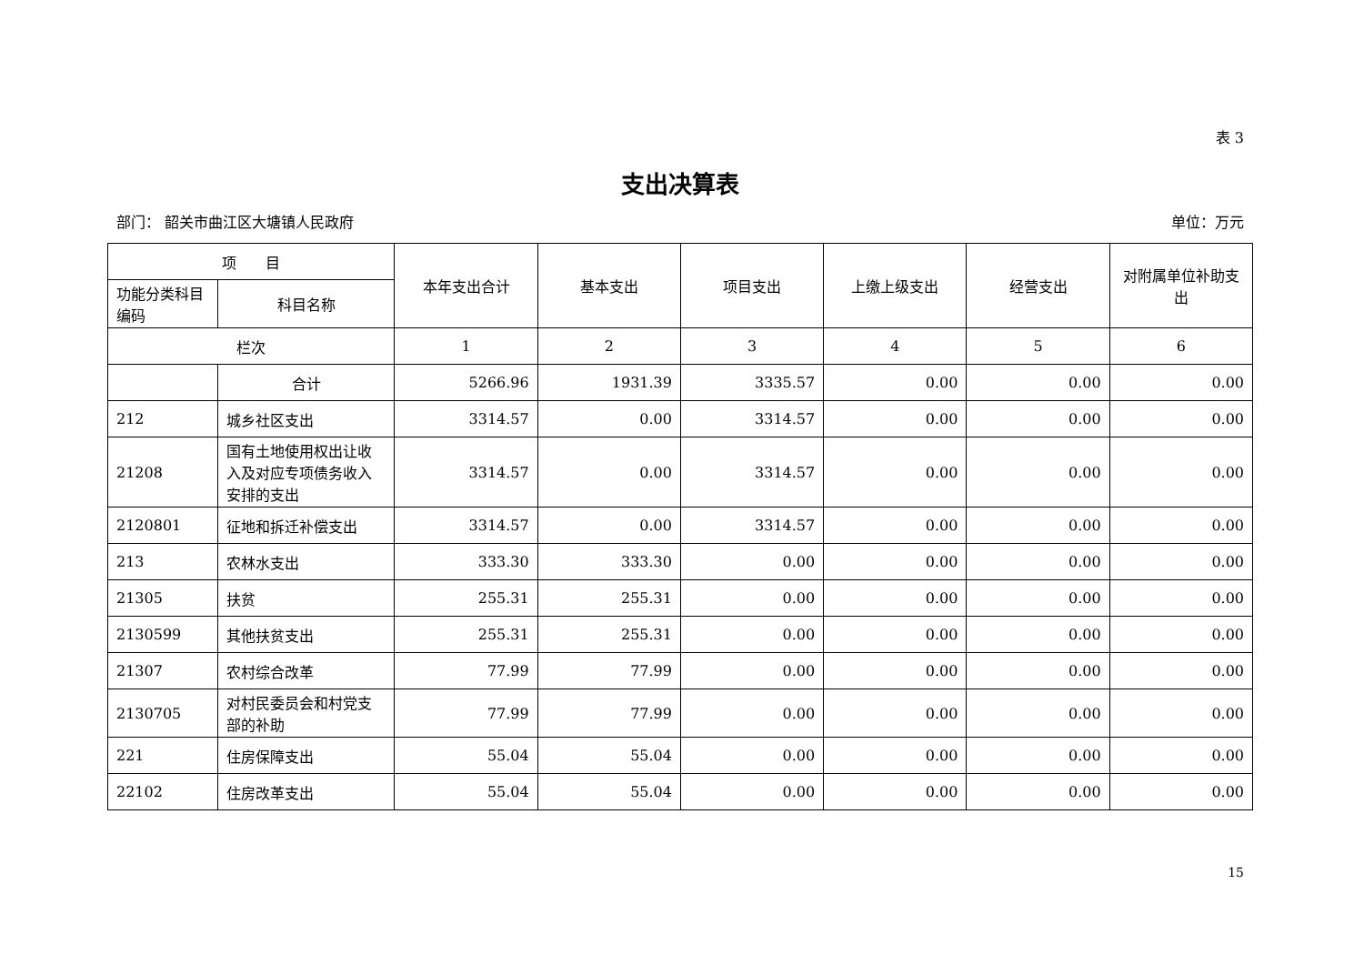表 3
支出决算表
部门： 韶关市曲江区大塘镇人民政府 单位：万元
| 项 目 | | 本年支出合计 | 基本支出 | 项目支出 | 上缴上级支出 | 经营支出 | 对附属单位补助支出 |
| --- | --- | --- | --- | --- | --- | --- | --- |
| 功能分类科目编码 | 科目名称 | | | | | | |
| 栏次 | | 1 | 2 | 3 | 4 | 5 | 6 |
| | 合计 | 5266.96 | 1931.39 | 3335.57 | 0.00 | 0.00 | 0.00 |
| 212 | 城乡社区支出 | 3314.57 | 0.00 | 3314.57 | 0.00 | 0.00 | 0.00 |
| 21208 | 国有土地使用权出让收入及对应专项债务收入安排的支出 | 3314.57 | 0.00 | 3314.57 | 0.00 | 0.00 | 0.00 |
| 2120801 | 征地和拆迁补偿支出 | 3314.57 | 0.00 | 3314.57 | 0.00 | 0.00 | 0.00 |
| 213 | 农林水支出 | 333.30 | 333.30 | 0.00 | 0.00 | 0.00 | 0.00 |
| 21305 | 扶贫 | 255.31 | 255.31 | 0.00 | 0.00 | 0.00 | 0.00 |
| 2130599 | 其他扶贫支出 | 255.31 | 255.31 | 0.00 | 0.00 | 0.00 | 0.00 |
| 21307 | 农村综合改革 | 77.99 | 77.99 | 0.00 | 0.00 | 0.00 | 0.00 |
| 2130705 | 对村民委员会和村党支部的补助 | 77.99 | 77.99 | 0.00 | 0.00 | 0.00 | 0.00 |
| 221 | 住房保障支出 | 55.04 | 55.04 | 0.00 | 0.00 | 0.00 | 0.00 |
| 22102 | 住房改革支出 | 55.04 | 55.04 | 0.00 | 0.00 | 0.00 | 0.00 |
15